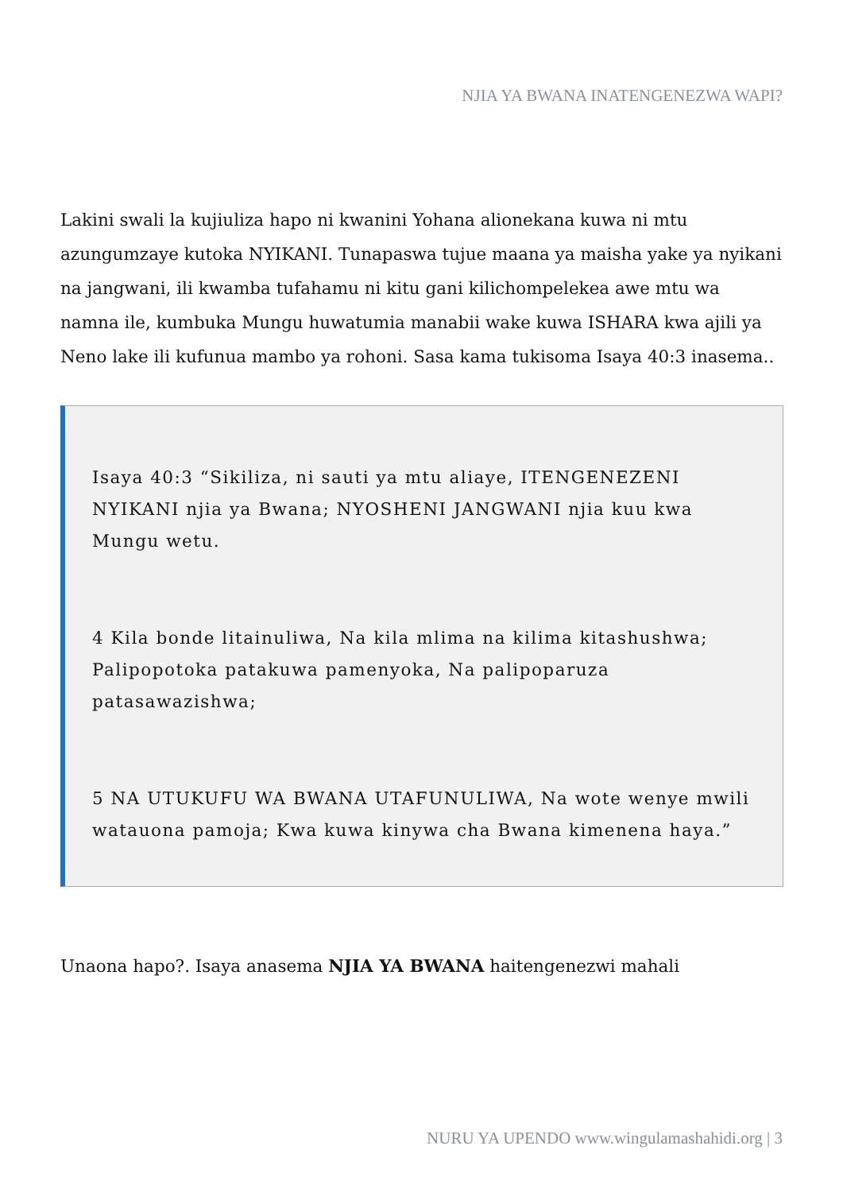NJIA YA BWANA INATENGENEZWA WAPI?
Lakini swali la kujiuliza hapo ni kwanini Yohana alionekana kuwa ni mtu azungumzaye kutoka NYIKANI. Tunapaswa tujue maana ya maisha yake ya nyikani na jangwani, ili kwamba tufahamu ni kitu gani kilichompelekea awe mtu wa namna ile, kumbuka Mungu huwatumia manabii wake kuwa ISHARA kwa ajili ya Neno lake ili kufunua mambo ya rohoni. Sasa kama tukisoma Isaya 40:3 inasema..
Isaya 40:3 “Sikiliza, ni sauti ya mtu aliaye, ITENGENEZENI NYIKANI njia ya Bwana; NYOSHENI JANGWANI njia kuu kwa Mungu wetu.
4 Kila bonde litainuliwa, Na kila mlima na kilima kitashushwa; Palipopotoka patakuwa pamenyoka, Na palipoparuza patasawazishwa;
5 NA UTUKUFU WA BWANA UTAFUNULIWA, Na wote wenye mwili watauona pamoja; Kwa kuwa kinywa cha Bwana kimenena haya.”
Unaona hapo?. Isaya anasema NJIA YA BWANA haitengenezwi mahali
NURU YA UPENDO www.wingulamashahidi.org | 3